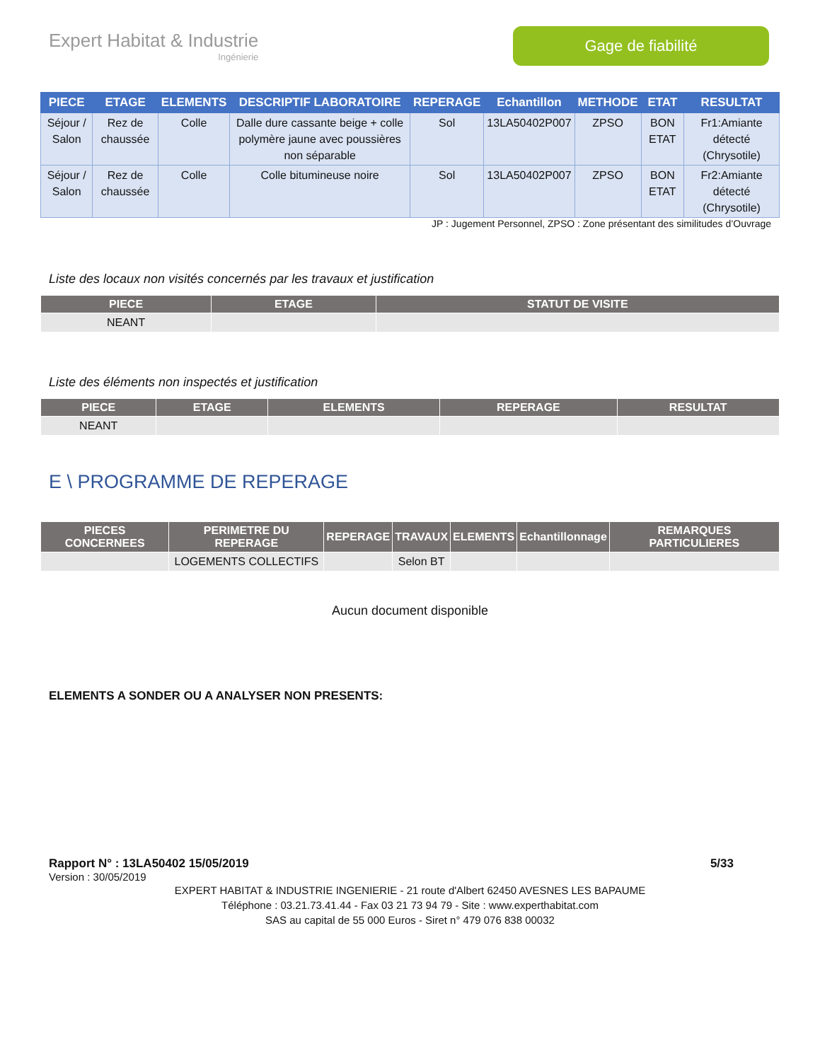Expert Habitat & Industrie
Ingénierie
Gage de fiabilité
| PIECE | ETAGE | ELEMENTS | DESCRIPTIF LABORATOIRE | REPERAGE | Echantillon | METHODE | ETAT | RESULTAT |
| --- | --- | --- | --- | --- | --- | --- | --- | --- |
| Séjour / Salon | Rez de chaussée | Colle | Dalle dure cassante beige + colle polymère jaune avec poussières non séparable | Sol | 13LA50402P007 | ZPSO | BON ETAT | Fr1:Amiante détecté (Chrysotile) |
| Séjour / Salon | Rez de chaussée | Colle | Colle bitumineuse noire | Sol | 13LA50402P007 | ZPSO | BON ETAT | Fr2:Amiante détecté (Chrysotile) |
JP : Jugement Personnel, ZPSO : Zone présentant des similitudes d’Ouvrage
Liste des locaux non visités concernés par les travaux et justification
| PIECE | ETAGE | STATUT DE VISITE |
| --- | --- | --- |
| NEANT | | |
Liste des éléments non inspectés et justification
| PIECE | ETAGE | ELEMENTS | REPERAGE | RESULTAT |
| --- | --- | --- | --- | --- |
| NEANT | | | | |
E \ PROGRAMME DE REPERAGE
| PIECES CONCERNEES | PERIMETRE DU REPERAGE | REPERAGE | TRAVAUX | ELEMENTS | Echantillonnage | REMARQUES PARTICULIERES |
| --- | --- | --- | --- | --- | --- | --- |
| | LOGEMENTS COLLECTIFS | | Selon BT | | | |
Aucun document disponible
ELEMENTS A SONDER OU A ANALYSER NON PRESENTS:
Rapport N° : 13LA50402 15/05/2019 5/33
Version : 30/05/2019
EXPERT HABITAT & INDUSTRIE INGENIERIE - 21 route d'Albert 62450 AVESNES LES BAPAUME
Téléphone : 03.21.73.41.44 - Fax 03 21 73 94 79 - Site : www.experthabitat.com
SAS au capital de 55 000 Euros - Siret n° 479 076 838 00032